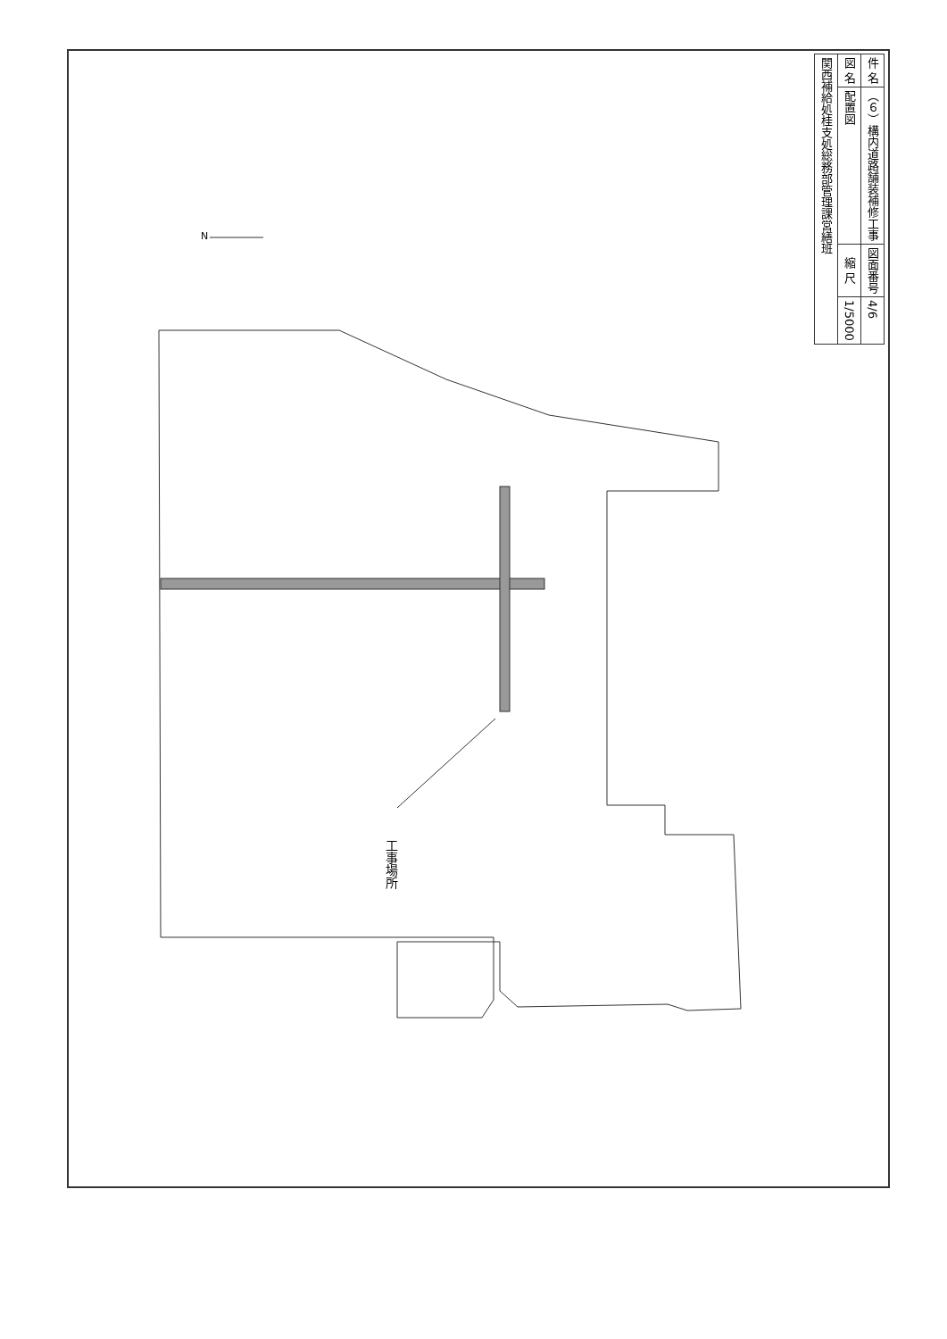| 件 名 | （６）構内道路舗装補修工事 | 図面番号 | 4/6 |
| 図 名 | 配置図 | 縮 尺 | 1/5000 |
| 関西補給処桂支処総務部管理課営繕班 | | | |
N
工事場所